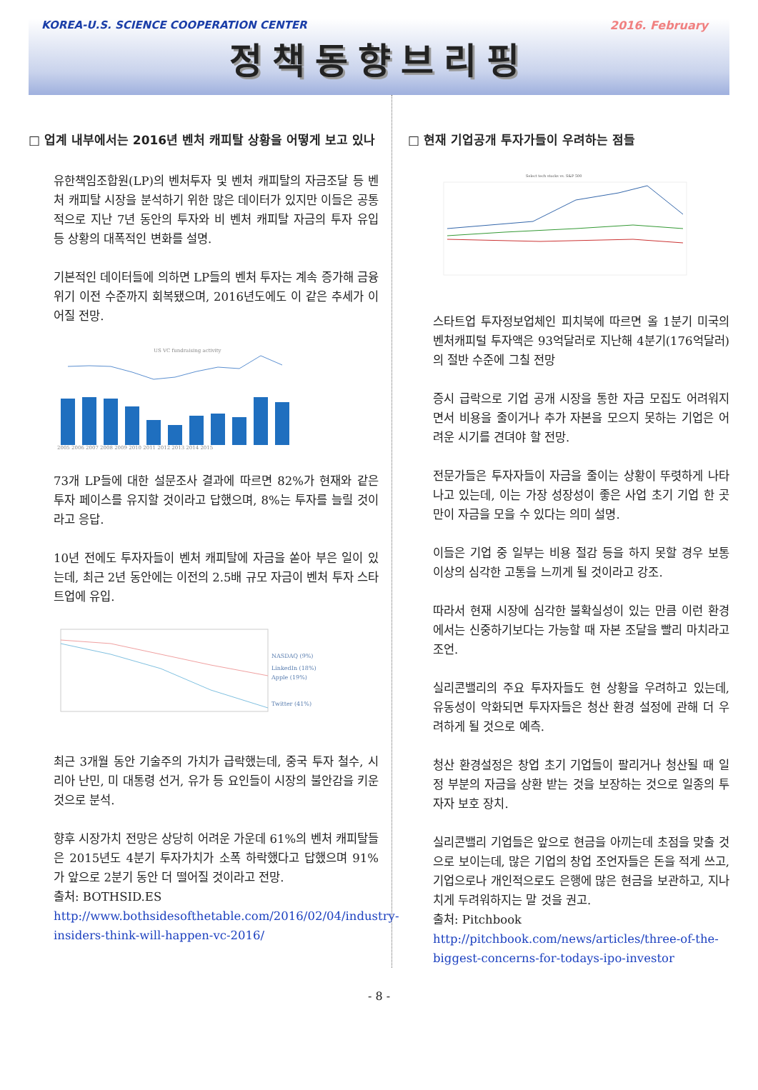KOREA-U.S. SCIENCE COOPERATION CENTER 2016. February
정책동향브리핑
□ 업계 내부에서는 2016년 벤처 캐피탈 상황을 어떻게 보고 있나
유한책임조합원(LP)의 벤처투자 및 벤처 캐피탈의 자금조달 등 벤처 캐피탈 시장을 분석하기 위한 많은 데이터가 있지만 이들은 공통적으로 지난 7년 동안의 투자와 비 벤처 캐피탈 자금의 투자 유입 등 상황의 대폭적인 변화를 설명.
기본적인 데이터들에 의하면 LP들의 벤처 투자는 계속 증가해 금융위기 이전 수준까지 회복됐으며, 2016년도에도 이 같은 추세가 이어질 전망.
US VC fundraising activity
2005 2006 2007 2008 2009 2010 2011 2012 2013 2014 2015
73개 LP들에 대한 설문조사 결과에 따르면 82%가 현재와 같은 투자 페이스를 유지할 것이라고 답했으며, 8%는 투자를 늘릴 것이라고 응답.
10년 전에도 투자자들이 벤처 캐피탈에 자금을 쏟아 부은 일이 있는데, 최근 2년 동안에는 이전의 2.5배 규모 자금이 벤처 투자 스타트업에 유입.
NASDAQ (9%)
LinkedIn (18%)
Apple (19%)
Twitter (41%)
최근 3개월 동안 기술주의 가치가 급락했는데, 중국 투자 철수, 시리아 난민, 미 대통령 선거, 유가 등 요인들이 시장의 불안감을 키운 것으로 분석.
향후 시장가치 전망은 상당히 어려운 가운데 61%의 벤처 캐피탈들은 2015년도 4분기 투자가치가 소폭 하락했다고 답했으며 91%가 앞으로 2분기 동안 더 떨어질 것이라고 전망.
출처: BOTHSID.ES
http://www.bothsidesofthetable.com/2016/02/04/industry-insiders-think-will-happen-vc-2016/
□ 현재 기업공개 투자가들이 우려하는 점들
Select tech stocks vs. S&P 500
스타트업 투자정보업체인 피치북에 따르면 올 1분기 미국의 벤처캐피털 투자액은 93억달러로 지난해 4분기(176억달러)의 절반 수준에 그칠 전망
증시 급락으로 기업 공개 시장을 통한 자금 모집도 어려워지면서 비용을 줄이거나 추가 자본을 모으지 못하는 기업은 어려운 시기를 견뎌야 할 전망.
전문가들은 투자자들이 자금을 줄이는 상황이 뚜렷하게 나타나고 있는데, 이는 가장 성장성이 좋은 사업 초기 기업 한 곳만이 자금을 모을 수 있다는 의미 설명.
이들은 기업 중 일부는 비용 절감 등을 하지 못할 경우 보통 이상의 심각한 고통을 느끼게 될 것이라고 강조.
따라서 현재 시장에 심각한 불확실성이 있는 만큼 이런 환경에서는 신중하기보다는 가능할 때 자본 조달을 빨리 마치라고 조언.
실리콘밸리의 주요 투자자들도 현 상황을 우려하고 있는데, 유동성이 악화되면 투자자들은 청산 환경 설정에 관해 더 우려하게 될 것으로 예측.
청산 환경설정은 창업 초기 기업들이 팔리거나 청산될 때 일정 부분의 자금을 상환 받는 것을 보장하는 것으로 일종의 투자자 보호 장치.
실리콘밸리 기업들은 앞으로 현금을 아끼는데 초점을 맞출 것으로 보이는데, 많은 기업의 창업 조언자들은 돈을 적게 쓰고, 기업으로나 개인적으로도 은행에 많은 현금을 보관하고, 지나치게 두려워하지는 말 것을 권고.
출처: Pitchbook
http://pitchbook.com/news/articles/three-of-the-biggest-concerns-for-todays-ipo-investor
- 8 -